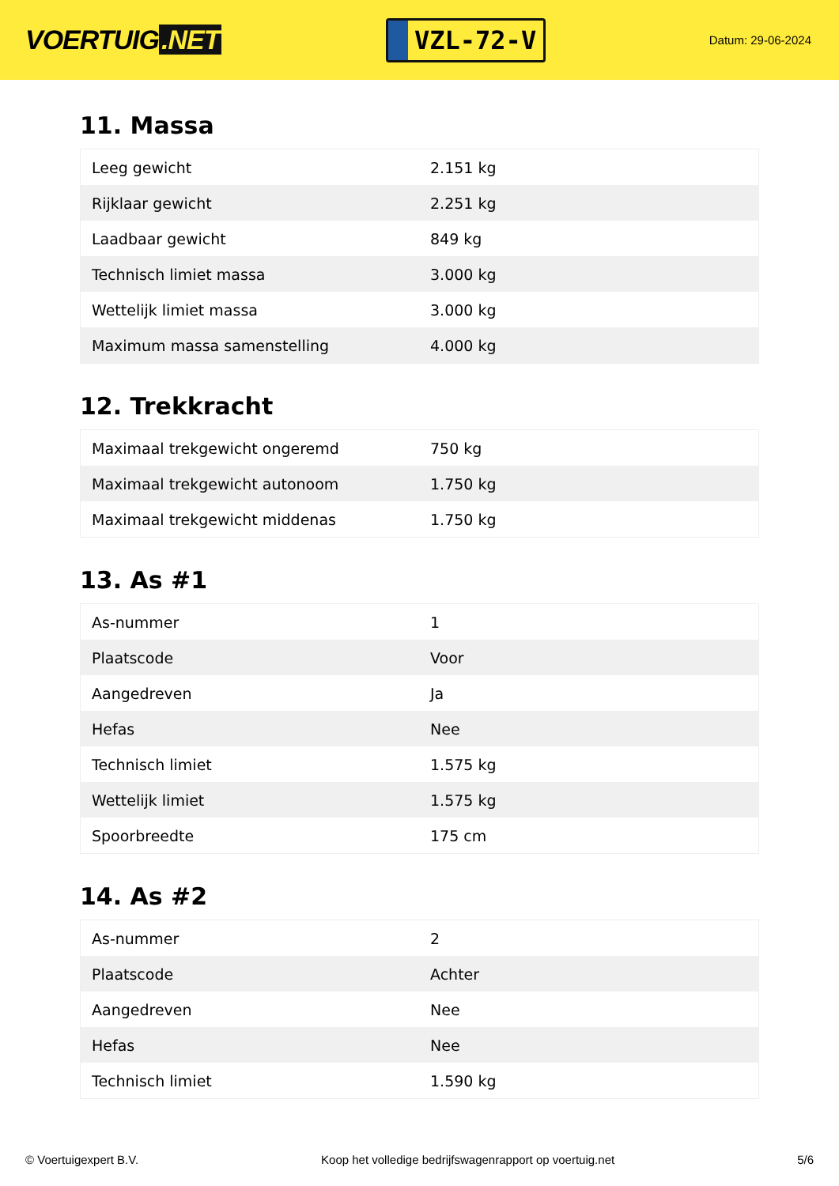VOERTUIG.NET
VZL-72-V
Datum: 29-06-2024
11. Massa
| Leeg gewicht | 2.151 kg |
| Rijklaar gewicht | 2.251 kg |
| Laadbaar gewicht | 849 kg |
| Technisch limiet massa | 3.000 kg |
| Wettelijk limiet massa | 3.000 kg |
| Maximum massa samenstelling | 4.000 kg |
12. Trekkracht
| Maximaal trekgewicht ongeremd | 750 kg |
| Maximaal trekgewicht autonoom | 1.750 kg |
| Maximaal trekgewicht middenas | 1.750 kg |
13. As #1
| As-nummer | 1 |
| Plaatscode | Voor |
| Aangedreven | Ja |
| Hefas | Nee |
| Technisch limiet | 1.575 kg |
| Wettelijk limiet | 1.575 kg |
| Spoorbreedte | 175 cm |
14. As #2
| As-nummer | 2 |
| Plaatscode | Achter |
| Aangedreven | Nee |
| Hefas | Nee |
| Technisch limiet | 1.590 kg |
© Voertuigexpert B.V. Koop het volledige bedrijfswagenrapport op voertuig.net 5/6